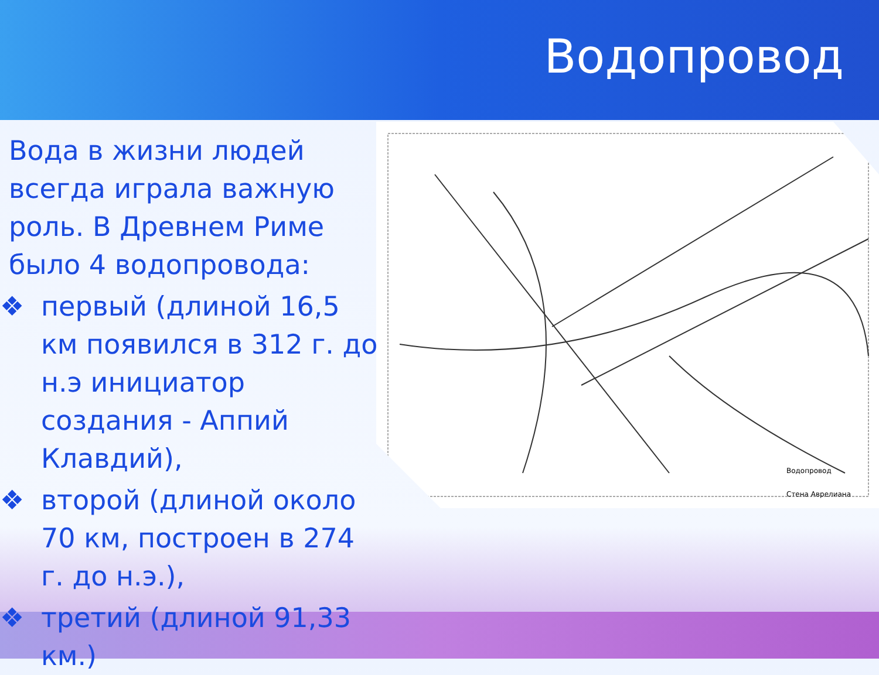Водопровод
Водопровод
Стена Аврелиана
Вода в жизни людей всегда играла важную роль. В Древнем Риме было 4 водопровода:
❖ первый (длиной 16,5 км появился в 312 г. до н.э инициатор создания - Аппий Клавдий),
❖ второй (длиной около 70 км, построен в 274 г. до н.э.),
❖ третий (длиной 91,33 км.)